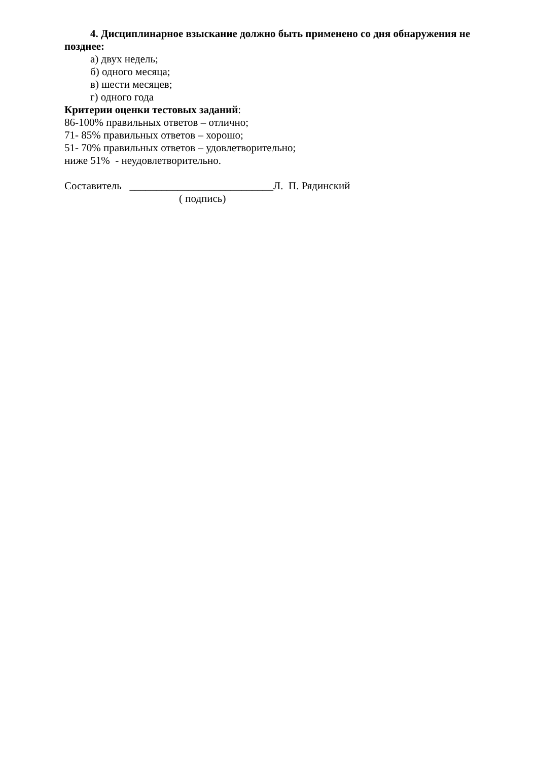4. Дисциплинарное взыскание должно быть применено со дня обнаружения не позднее:
а) двух недель;
б) одного месяца;
в) шести месяцев;
г) одного года
Критерии оценки тестовых заданий:
86-100% правильных ответов – отлично;
71- 85% правильных ответов – хорошо;
51- 70% правильных ответов – удовлетворительно;
ниже 51% - неудовлетворительно.
Составитель ___________________________Л. П. Рядинский
( подпись)